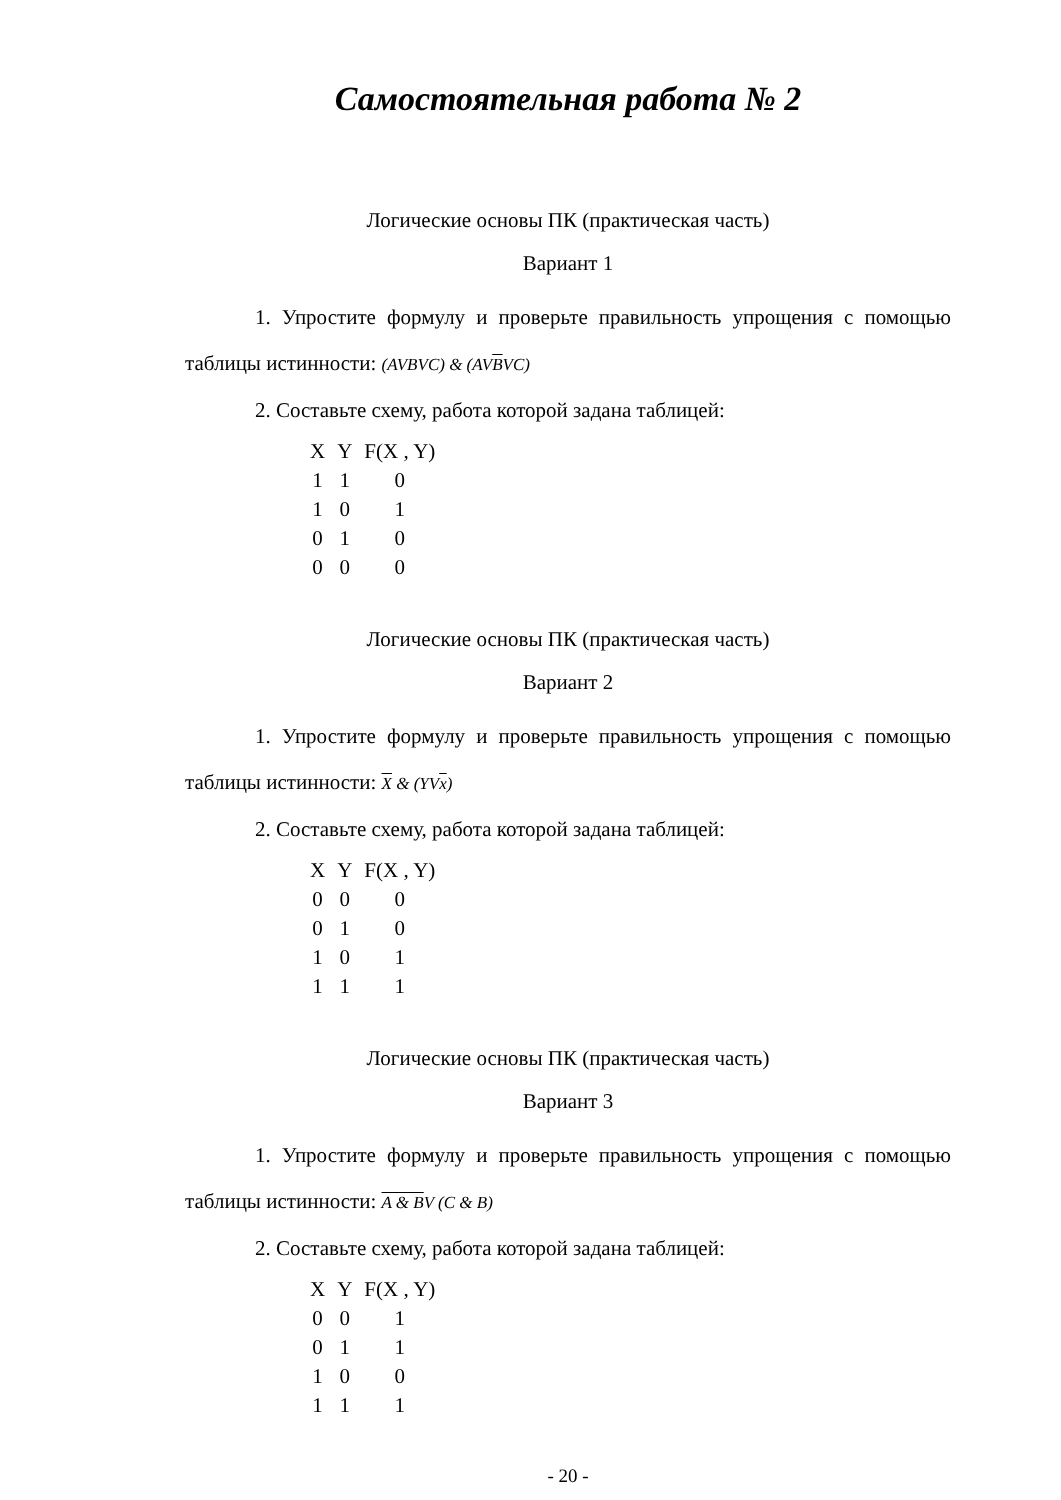Самостоятельная работа № 2
Логические основы ПК (практическая часть)
Вариант 1
1. Упростите формулу и проверьте правильность упрощения с помощью таблицы истинности: (AVBVC) & (AVBVC)
2. Составьте схему, работа которой задана таблицей:
| X | Y | F(X , Y) |
| --- | --- | --- |
| 1 | 1 | 0 |
| 1 | 0 | 1 |
| 0 | 1 | 0 |
| 0 | 0 | 0 |
Логические основы ПК (практическая часть)
Вариант 2
1. Упростите формулу и проверьте правильность упрощения с помощью таблицы истинности: X & (YVx)
2. Составьте схему, работа которой задана таблицей:
| X | Y | F(X , Y) |
| --- | --- | --- |
| 0 | 0 | 0 |
| 0 | 1 | 0 |
| 1 | 0 | 1 |
| 1 | 1 | 1 |
Логические основы ПК (практическая часть)
Вариант 3
1. Упростите формулу и проверьте правильность упрощения с помощью таблицы истинности: A & BV (C & B)
2. Составьте схему, работа которой задана таблицей:
| X | Y | F(X , Y) |
| --- | --- | --- |
| 0 | 0 | 1 |
| 0 | 1 | 1 |
| 1 | 0 | 0 |
| 1 | 1 | 1 |
- 20 -